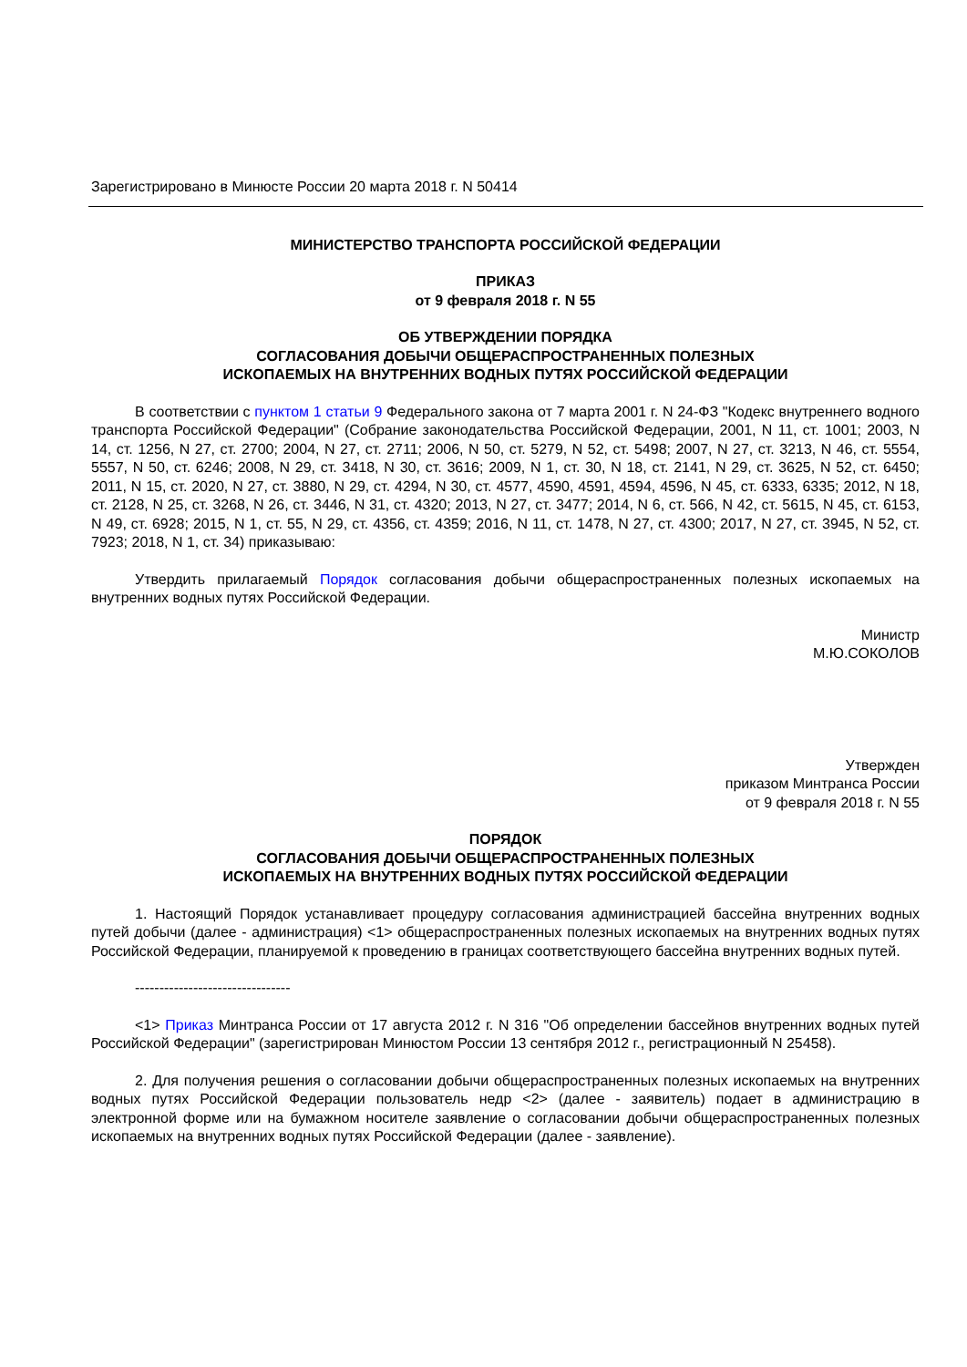Зарегистрировано в Минюсте России 20 марта 2018 г. N 50414
МИНИСТЕРСТВО ТРАНСПОРТА РОССИЙСКОЙ ФЕДЕРАЦИИ
ПРИКАЗ
от 9 февраля 2018 г. N 55
ОБ УТВЕРЖДЕНИИ ПОРЯДКА
СОГЛАСОВАНИЯ ДОБЫЧИ ОБЩЕРАСПРОСТРАНЕННЫХ ПОЛЕЗНЫХ
ИСКОПАЕМЫХ НА ВНУТРЕННИХ ВОДНЫХ ПУТЯХ РОССИЙСКОЙ ФЕДЕРАЦИИ
В соответствии с пунктом 1 статьи 9 Федерального закона от 7 марта 2001 г. N 24-ФЗ "Кодекс внутреннего водного транспорта Российской Федерации" (Собрание законодательства Российской Федерации, 2001, N 11, ст. 1001; 2003, N 14, ст. 1256, N 27, ст. 2700; 2004, N 27, ст. 2711; 2006, N 50, ст. 5279, N 52, ст. 5498; 2007, N 27, ст. 3213, N 46, ст. 5554, 5557, N 50, ст. 6246; 2008, N 29, ст. 3418, N 30, ст. 3616; 2009, N 1, ст. 30, N 18, ст. 2141, N 29, ст. 3625, N 52, ст. 6450; 2011, N 15, ст. 2020, N 27, ст. 3880, N 29, ст. 4294, N 30, ст. 4577, 4590, 4591, 4594, 4596, N 45, ст. 6333, 6335; 2012, N 18, ст. 2128, N 25, ст. 3268, N 26, ст. 3446, N 31, ст. 4320; 2013, N 27, ст. 3477; 2014, N 6, ст. 566, N 42, ст. 5615, N 45, ст. 6153, N 49, ст. 6928; 2015, N 1, ст. 55, N 29, ст. 4356, ст. 4359; 2016, N 11, ст. 1478, N 27, ст. 4300; 2017, N 27, ст. 3945, N 52, ст. 7923; 2018, N 1, ст. 34) приказываю:
Утвердить прилагаемый Порядок согласования добычи общераспространенных полезных ископаемых на внутренних водных путях Российской Федерации.
Министр
М.Ю.СОКОЛОВ
Утвержден
приказом Минтранса России
от 9 февраля 2018 г. N 55
ПОРЯДОК
СОГЛАСОВАНИЯ ДОБЫЧИ ОБЩЕРАСПРОСТРАНЕННЫХ ПОЛЕЗНЫХ
ИСКОПАЕМЫХ НА ВНУТРЕННИХ ВОДНЫХ ПУТЯХ РОССИЙСКОЙ ФЕДЕРАЦИИ
1. Настоящий Порядок устанавливает процедуру согласования администрацией бассейна внутренних водных путей добычи (далее - администрация) <1> общераспространенных полезных ископаемых на внутренних водных путях Российской Федерации, планируемой к проведению в границах соответствующего бассейна внутренних водных путей.
--------------------------------
<1> Приказ Минтранса России от 17 августа 2012 г. N 316 "Об определении бассейнов внутренних водных путей Российской Федерации" (зарегистрирован Минюстом России 13 сентября 2012 г., регистрационный N 25458).
2. Для получения решения о согласовании добычи общераспространенных полезных ископаемых на внутренних водных путях Российской Федерации пользователь недр <2> (далее - заявитель) подает в администрацию в электронной форме или на бумажном носителе заявление о согласовании добычи общераспространенных полезных ископаемых на внутренних водных путях Российской Федерации (далее - заявление).